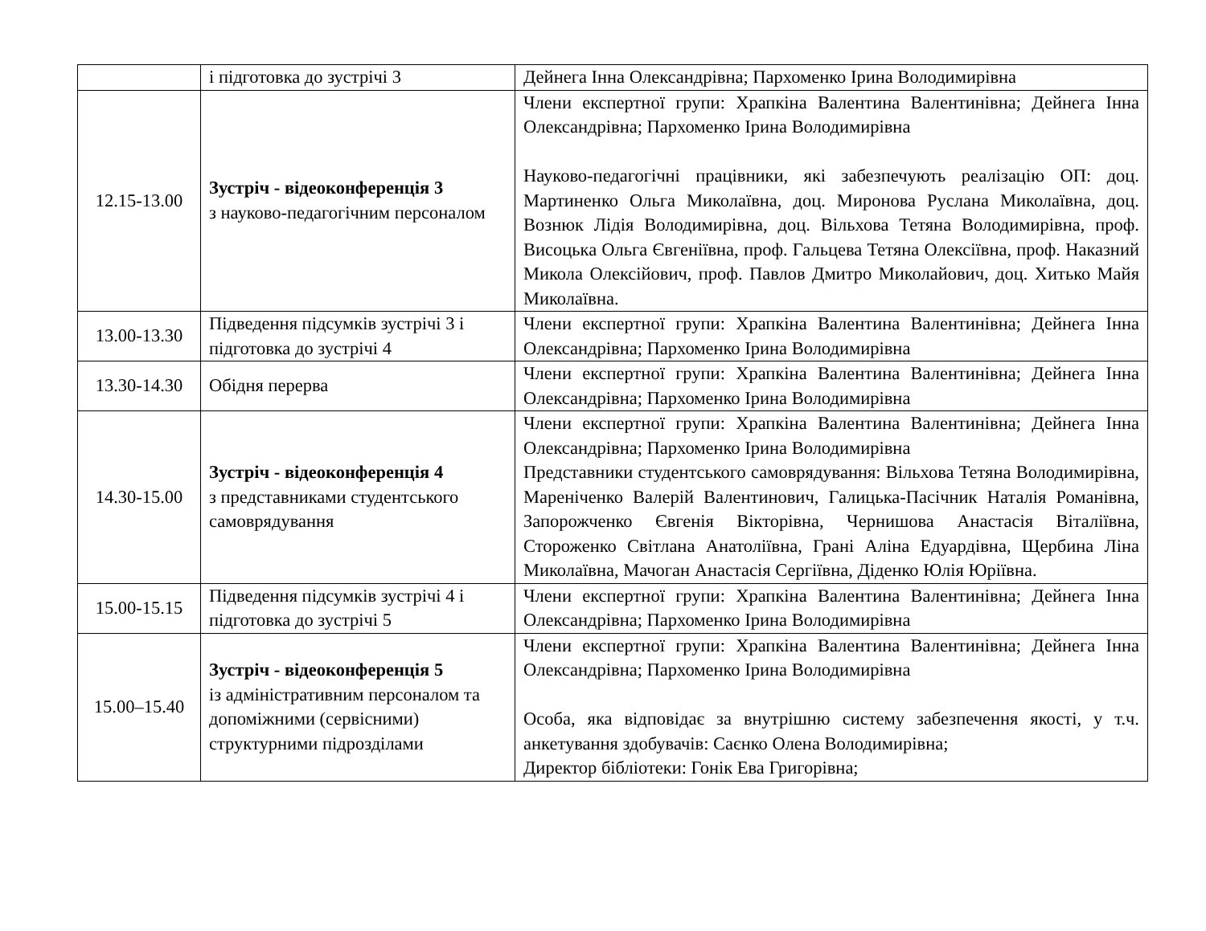| | і підготовка до зустрічі 3 | Дейнега Інна Олександрівна; Пархоменко Ірина Володимирівна |
| 12.15-13.00 | Зустріч - відеоконференція 3 з науково-педагогічним персоналом | Члени експертної групи: Храпкіна Валентина Валентинівна; Дейнега Інна Олександрівна; Пархоменко Ірина Володимирівна Науково-педагогічні працівники, які забезпечують реалізацію ОП: доц. Мартиненко Ольга Миколаївна, доц. Миронова Руслана Миколаївна, доц. Вознюк Лідія Володимирівна, доц. Вільхова Тетяна Володимирівна, проф. Висоцька Ольга Євгеніївна, проф. Гальцева Тетяна Олексіївна, проф. Наказний Микола Олексійович, проф. Павлов Дмитро Миколайович, доц. Хитько Майя Миколаївна. |
| 13.00-13.30 | Підведення підсумків зустрічі 3 і підготовка до зустрічі 4 | Члени експертної групи: Храпкіна Валентина Валентинівна; Дейнега Інна Олександрівна; Пархоменко Ірина Володимирівна |
| 13.30-14.30 | Обідня перерва | Члени експертної групи: Храпкіна Валентина Валентинівна; Дейнега Інна Олександрівна; Пархоменко Ірина Володимирівна |
| 14.30-15.00 | Зустріч - відеоконференція 4 з представниками студентського самоврядування | Члени експертної групи: Храпкіна Валентина Валентинівна; Дейнега Інна Олександрівна; Пархоменко Ірина Володимирівна Представники студентського самоврядування: Вільхова Тетяна Володимирівна, Мареніченко Валерій Валентинович, Галицька-Пасічник Наталія Романівна, Запорожченко Євгенія Вікторівна, Чернишова Анастасія Віталіївна, Стороженко Світлана Анатоліївна, Грані Аліна Едуардівна, Щербина Ліна Миколаївна, Мачоган Анастасія Сергіївна, Діденко Юлія Юріївна. |
| 15.00-15.15 | Підведення підсумків зустрічі 4 і підготовка до зустрічі 5 | Члени експертної групи: Храпкіна Валентина Валентинівна; Дейнега Інна Олександрівна; Пархоменко Ірина Володимирівна |
| 15.00–15.40 | Зустріч - відеоконференція 5 із адміністративним персоналом та допоміжними (сервісними) структурними підрозділами | Члени експертної групи: Храпкіна Валентина Валентинівна; Дейнега Інна Олександрівна; Пархоменко Ірина Володимирівна Особа, яка відповідає за внутрішню систему забезпечення якості, у т.ч. анкетування здобувачів: Саєнко Олена Володимирівна; Директор бібліотеки: Гонік Ева Григорівна; |